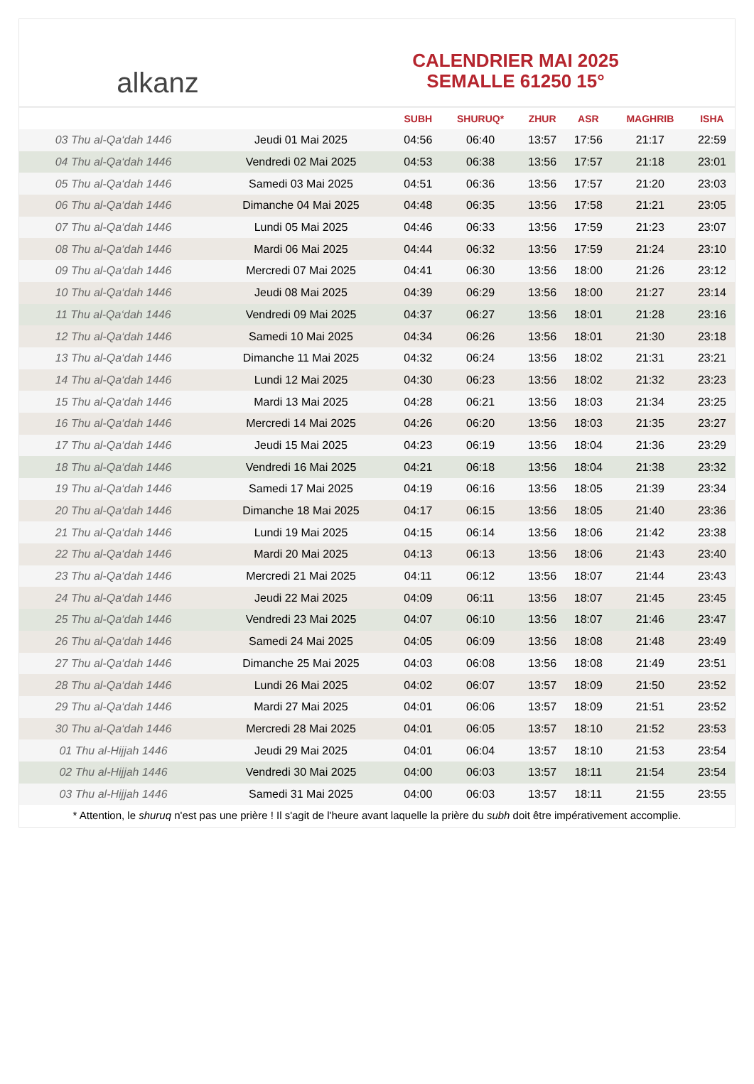alkanz
CALENDRIER MAI 2025
SEMALLE 61250 15°
| | | SUBH | SHURUQ* | ZHUR | ASR | MAGHRIB | ISHA |
| --- | --- | --- | --- | --- | --- | --- | --- |
| 03 Thu al-Qa‘dah 1446 | Jeudi 01 Mai 2025 | 04:56 | 06:40 | 13:57 | 17:56 | 21:17 | 22:59 |
| 04 Thu al-Qa‘dah 1446 | Vendredi 02 Mai 2025 | 04:53 | 06:38 | 13:56 | 17:57 | 21:18 | 23:01 |
| 05 Thu al-Qa‘dah 1446 | Samedi 03 Mai 2025 | 04:51 | 06:36 | 13:56 | 17:57 | 21:20 | 23:03 |
| 06 Thu al-Qa‘dah 1446 | Dimanche 04 Mai 2025 | 04:48 | 06:35 | 13:56 | 17:58 | 21:21 | 23:05 |
| 07 Thu al-Qa‘dah 1446 | Lundi 05 Mai 2025 | 04:46 | 06:33 | 13:56 | 17:59 | 21:23 | 23:07 |
| 08 Thu al-Qa‘dah 1446 | Mardi 06 Mai 2025 | 04:44 | 06:32 | 13:56 | 17:59 | 21:24 | 23:10 |
| 09 Thu al-Qa‘dah 1446 | Mercredi 07 Mai 2025 | 04:41 | 06:30 | 13:56 | 18:00 | 21:26 | 23:12 |
| 10 Thu al-Qa‘dah 1446 | Jeudi 08 Mai 2025 | 04:39 | 06:29 | 13:56 | 18:00 | 21:27 | 23:14 |
| 11 Thu al-Qa‘dah 1446 | Vendredi 09 Mai 2025 | 04:37 | 06:27 | 13:56 | 18:01 | 21:28 | 23:16 |
| 12 Thu al-Qa‘dah 1446 | Samedi 10 Mai 2025 | 04:34 | 06:26 | 13:56 | 18:01 | 21:30 | 23:18 |
| 13 Thu al-Qa‘dah 1446 | Dimanche 11 Mai 2025 | 04:32 | 06:24 | 13:56 | 18:02 | 21:31 | 23:21 |
| 14 Thu al-Qa‘dah 1446 | Lundi 12 Mai 2025 | 04:30 | 06:23 | 13:56 | 18:02 | 21:32 | 23:23 |
| 15 Thu al-Qa‘dah 1446 | Mardi 13 Mai 2025 | 04:28 | 06:21 | 13:56 | 18:03 | 21:34 | 23:25 |
| 16 Thu al-Qa‘dah 1446 | Mercredi 14 Mai 2025 | 04:26 | 06:20 | 13:56 | 18:03 | 21:35 | 23:27 |
| 17 Thu al-Qa‘dah 1446 | Jeudi 15 Mai 2025 | 04:23 | 06:19 | 13:56 | 18:04 | 21:36 | 23:29 |
| 18 Thu al-Qa‘dah 1446 | Vendredi 16 Mai 2025 | 04:21 | 06:18 | 13:56 | 18:04 | 21:38 | 23:32 |
| 19 Thu al-Qa‘dah 1446 | Samedi 17 Mai 2025 | 04:19 | 06:16 | 13:56 | 18:05 | 21:39 | 23:34 |
| 20 Thu al-Qa‘dah 1446 | Dimanche 18 Mai 2025 | 04:17 | 06:15 | 13:56 | 18:05 | 21:40 | 23:36 |
| 21 Thu al-Qa‘dah 1446 | Lundi 19 Mai 2025 | 04:15 | 06:14 | 13:56 | 18:06 | 21:42 | 23:38 |
| 22 Thu al-Qa‘dah 1446 | Mardi 20 Mai 2025 | 04:13 | 06:13 | 13:56 | 18:06 | 21:43 | 23:40 |
| 23 Thu al-Qa‘dah 1446 | Mercredi 21 Mai 2025 | 04:11 | 06:12 | 13:56 | 18:07 | 21:44 | 23:43 |
| 24 Thu al-Qa‘dah 1446 | Jeudi 22 Mai 2025 | 04:09 | 06:11 | 13:56 | 18:07 | 21:45 | 23:45 |
| 25 Thu al-Qa‘dah 1446 | Vendredi 23 Mai 2025 | 04:07 | 06:10 | 13:56 | 18:07 | 21:46 | 23:47 |
| 26 Thu al-Qa‘dah 1446 | Samedi 24 Mai 2025 | 04:05 | 06:09 | 13:56 | 18:08 | 21:48 | 23:49 |
| 27 Thu al-Qa‘dah 1446 | Dimanche 25 Mai 2025 | 04:03 | 06:08 | 13:56 | 18:08 | 21:49 | 23:51 |
| 28 Thu al-Qa‘dah 1446 | Lundi 26 Mai 2025 | 04:02 | 06:07 | 13:57 | 18:09 | 21:50 | 23:52 |
| 29 Thu al-Qa‘dah 1446 | Mardi 27 Mai 2025 | 04:01 | 06:06 | 13:57 | 18:09 | 21:51 | 23:52 |
| 30 Thu al-Qa‘dah 1446 | Mercredi 28 Mai 2025 | 04:01 | 06:05 | 13:57 | 18:10 | 21:52 | 23:53 |
| 01 Thu al-Hijjah 1446 | Jeudi 29 Mai 2025 | 04:01 | 06:04 | 13:57 | 18:10 | 21:53 | 23:54 |
| 02 Thu al-Hijjah 1446 | Vendredi 30 Mai 2025 | 04:00 | 06:03 | 13:57 | 18:11 | 21:54 | 23:54 |
| 03 Thu al-Hijjah 1446 | Samedi 31 Mai 2025 | 04:00 | 06:03 | 13:57 | 18:11 | 21:55 | 23:55 |
* Attention, le shuruq n'est pas une prière ! Il s'agit de l'heure avant laquelle la prière du subh doit être impérativement accomplie.